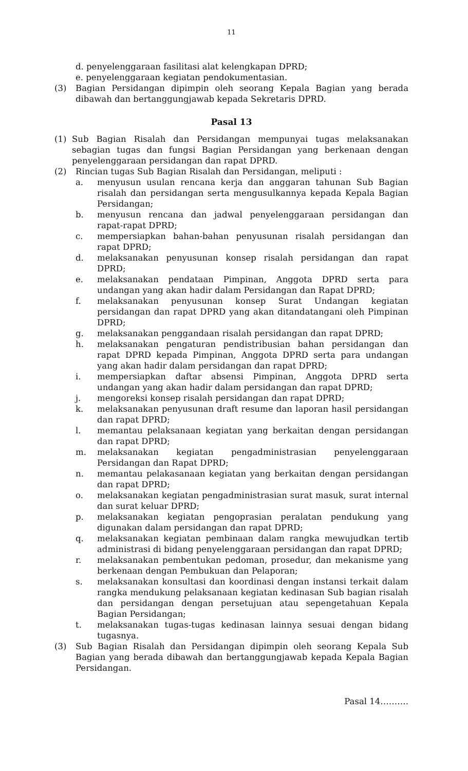11
d. penyelenggaraan fasilitasi alat kelengkapan DPRD;
e. penyelenggaraan kegiatan pendokumentasian.
(3) Bagian Persidangan dipimpin oleh seorang Kepala Bagian yang berada dibawah dan bertanggungjawab kepada Sekretaris DPRD.
Pasal 13
(1) Sub Bagian Risalah dan Persidangan mempunyai tugas melaksanakan sebagian tugas dan fungsi Bagian Persidangan yang berkenaan dengan penyelenggaraan persidangan dan rapat DPRD.
(2) Rincian tugas Sub Bagian Risalah dan Persidangan, meliputi :
a. menyusun usulan rencana kerja dan anggaran tahunan Sub Bagian risalah dan persidangan serta mengusulkannya kepada Kepala Bagian Persidangan;
b. menyusun rencana dan jadwal penyelenggaraan persidangan dan rapat-rapat DPRD;
c. mempersiapkan bahan-bahan penyusunan risalah persidangan dan rapat DPRD;
d. melaksanakan penyusunan konsep risalah persidangan dan rapat DPRD;
e. melaksanakan pendataan Pimpinan, Anggota DPRD serta para undangan yang akan hadir dalam Persidangan dan Rapat DPRD;
f. melaksanakan penyusunan konsep Surat Undangan kegiatan persidangan dan rapat DPRD yang akan ditandatangani oleh Pimpinan DPRD;
g. melaksanakan penggandaan risalah persidangan dan rapat DPRD;
h. melaksanakan pengaturan pendistribusian bahan persidangan dan rapat DPRD kepada Pimpinan, Anggota DPRD serta para undangan yang akan hadir dalam persidangan dan rapat DPRD;
i. mempersiapkan daftar absensi Pimpinan, Anggota DPRD serta undangan yang akan hadir dalam persidangan dan rapat DPRD;
j. mengoreksi konsep risalah persidangan dan rapat DPRD;
k. melaksanakan penyusunan draft resume dan laporan hasil persidangan dan rapat DPRD;
l. memantau pelaksanaan kegiatan yang berkaitan dengan persidangan dan rapat DPRD;
m. melaksanakan kegiatan pengadministrasian penyelenggaraan Persidangan dan Rapat DPRD;
n. memantau pelakasanaan kegiatan yang berkaitan dengan persidangan dan rapat DPRD;
o. melaksanakan kegiatan pengadministrasian surat masuk, surat internal dan surat keluar DPRD;
p. melaksanakan kegiatan pengoprasian peralatan pendukung yang digunakan dalam persidangan dan rapat DPRD;
q. melaksanakan kegiatan pembinaan dalam rangka mewujudkan tertib administrasi di bidang penyelenggaraan persidangan dan rapat DPRD;
r. melaksanakan pembentukan pedoman, prosedur, dan mekanisme yang berkenaan dengan Pembukuan dan Pelaporan;
s. melaksanakan konsultasi dan koordinasi dengan instansi terkait dalam rangka mendukung pelaksanaan kegiatan kedinasan Sub bagian risalah dan persidangan dengan persetujuan atau sepengetahuan Kepala Bagian Persidangan;
t. melaksanakan tugas-tugas kedinasan lainnya sesuai dengan bidang tugasnya.
(3) Sub Bagian Risalah dan Persidangan dipimpin oleh seorang Kepala Sub Bagian yang berada dibawah dan bertanggungjawab kepada Kepala Bagian Persidangan.
Pasal 14……….